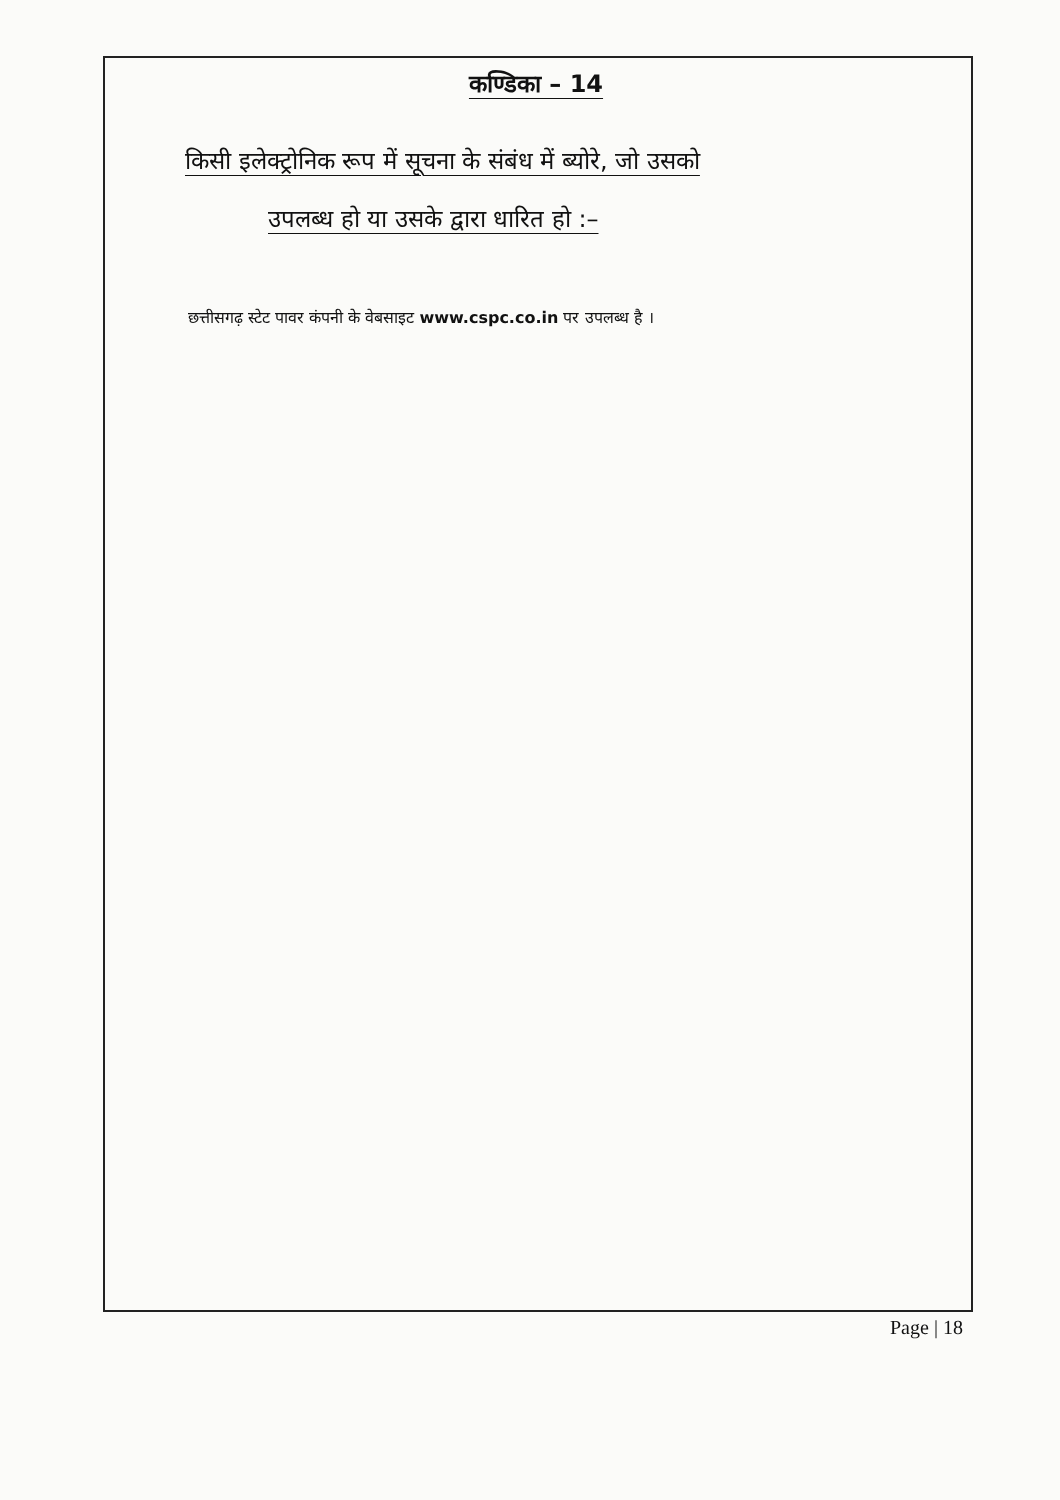कण्डिका – 14
किसी इलेक्ट्रोनिक रूप में सूचना के संबंध में ब्योरे, जो उसको
उपलब्ध हो या उसके द्वारा धारित हो :–
छत्तीसगढ़ स्टेट पावर कंपनी के वेबसाइट www.cspc.co.in पर उपलब्ध है ।
Page | 18